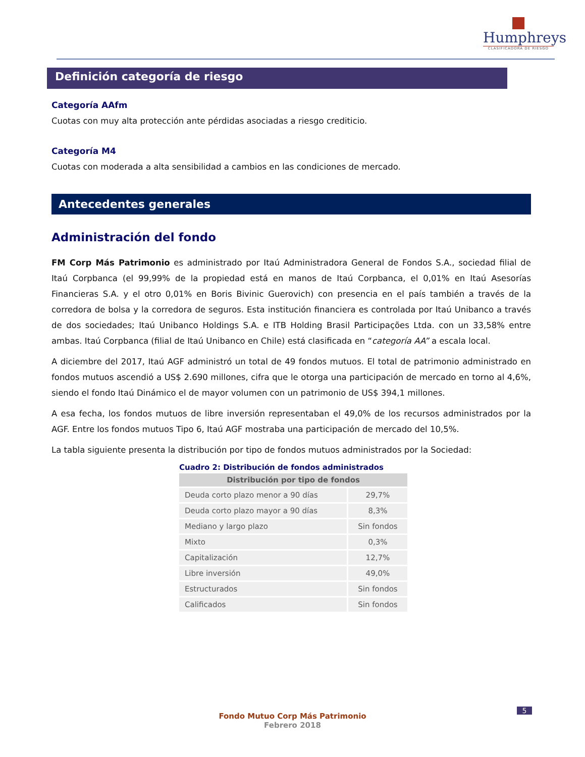Humphreys
CLASIFICADORA DE RIESGO
Definición categoría de riesgo
Categoría AAfm
Cuotas con muy alta protección ante pérdidas asociadas a riesgo crediticio.
Categoría M4
Cuotas con moderada a alta sensibilidad a cambios en las condiciones de mercado.
Antecedentes generales
Administración del fondo
FM Corp Más Patrimonio es administrado por Itaú Administradora General de Fondos S.A., sociedad filial de Itaú Corpbanca (el 99,99% de la propiedad está en manos de Itaú Corpbanca, el 0,01% en Itaú Asesorías Financieras S.A. y el otro 0,01% en Boris Bivinic Guerovich) con presencia en el país también a través de la corredora de bolsa y la corredora de seguros. Esta institución financiera es controlada por Itaú Unibanco a través de dos sociedades; Itaú Unibanco Holdings S.A. e ITB Holding Brasil Participações Ltda. con un 33,58% entre ambas. Itaú Corpbanca (filial de Itaú Unibanco en Chile) está clasificada en “categoría AA” a escala local.
A diciembre del 2017, Itaú AGF administró un total de 49 fondos mutuos. El total de patrimonio administrado en fondos mutuos ascendió a US$ 2.690 millones, cifra que le otorga una participación de mercado en torno al 4,6%, siendo el fondo Itaú Dinámico el de mayor volumen con un patrimonio de US$ 394,1 millones.
A esa fecha, los fondos mutuos de libre inversión representaban el 49,0% de los recursos administrados por la AGF. Entre los fondos mutuos Tipo 6, Itaú AGF mostraba una participación de mercado del 10,5%.
La tabla siguiente presenta la distribución por tipo de fondos mutuos administrados por la Sociedad:
Cuadro 2: Distribución de fondos administrados
| Distribución por tipo de fondos | |
| --- | --- |
| Deuda corto plazo menor a 90 días | 29,7% |
| Deuda corto plazo mayor a 90 días | 8,3% |
| Mediano y largo plazo | Sin fondos |
| Mixto | 0,3% |
| Capitalización | 12,7% |
| Libre inversión | 49,0% |
| Estructurados | Sin fondos |
| Calificados | Sin fondos |
5
Fondo Mutuo Corp Más Patrimonio
Febrero 2018